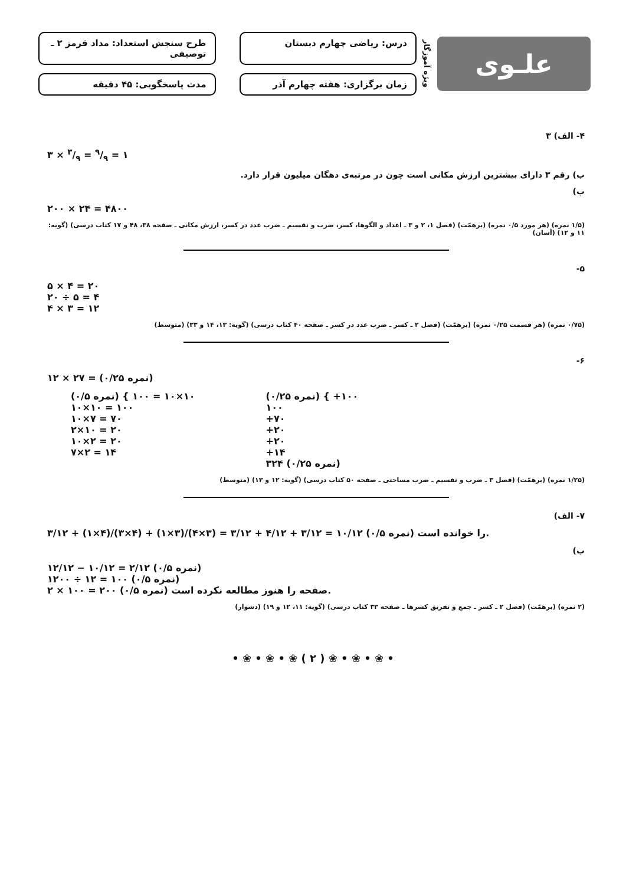علـوی
ویژه آموزگار
درس: ریاضی چهارم دبستان
طرح سنجش استعداد: مداد قرمز ۲ ـ توصیفی
زمان برگزاری: هفته چهارم آذر
مدت پاسخگویی: ۴۵ دقیقه
۴- الف) ۳
۳ × ۳/۹ = ۹/۹ = ۱
ب) رقم ۳ دارای بیشترین ارزش مکانی است چون در مرتبه‌ی دهگان میلیون قرار دارد.
پ)
۲۰۰ × ۲۴ = ۴۸۰۰
(۱/۵ نمره) (هر مورد ۰/۵ نمره) (برهمّت) (فصل ۱، ۲ و ۳ ـ اعداد و الگوها، کسر، ضرب و تقسیم ـ ضرب عدد در کسر، ارزش مکانی ـ صفحه ۳۸، ۴۸ و ۱۷ کتاب درسی) (گویه: ۱۱ و ۱۲) (آسان)
۵-
۵ × ۴ = ۲۰
۲۰ ÷ ۵ = ۴
۴ × ۳ = ۱۲
(۰/۷۵ نمره) (هر قسمت ۰/۲۵ نمره) (برهمّت) (فصل ۲ ـ کسر ـ ضرب عدد در کسر ـ صفحه ۴۰ کتاب درسی) (گویه: ۱۳، ۱۴ و ۳۳) (متوسط)
۶-
۱۲ × ۲۷ = (۰/۲۵ نمره)
(۰/۵ نمره) { ۱۰×۱۰ = ۱۰۰
۱۰×۱۰ = ۱۰۰
۱۰×۷ = ۷۰
۲×۱۰ = ۲۰
۱۰×۲ = ۲۰
۷×۲ = ۱۴
(۰/۲۵ نمره) { +۱۰۰
۱۰۰
+۷۰
+۲۰
+۲۰
+۱۴
۳۲۴ (۰/۲۵ نمره)
(۱/۲۵ نمره) (برهمّت) (فصل ۳ ـ ضرب و تقسیم ـ ضرب مساحتی ـ صفحه ۵۰ کتاب درسی) (گویه: ۱۲ و ۱۳) (متوسط)
۷- الف)
۳/۱۲ + (۱×۴)/(۳×۴) + (۱×۳)/(۴×۳) = ۳/۱۲ + ۴/۱۲ + ۳/۱۲ = ۱۰/۱۲ (۰/۵ نمره) را خوانده است.
ب)
۱۲/۱۲ − ۱۰/۱۲ = ۲/۱۲ (۰/۵ نمره)
۱۲۰۰ ÷ ۱۲ = ۱۰۰ (۰/۵ نمره)
۲ × ۱۰۰ = ۲۰۰ (۰/۵ نمره) صفحه را هنوز مطالعه نکرده است.
(۲ نمره) (برهمّت) (فصل ۲ ـ کسر ـ جمع و تفریق کسرها ـ صفحه ۳۳ کتاب درسی) (گویه: ۱۱، ۱۲ و ۱۹) (دشوار)
• ❀ • ❀ • ❀ ( ۲ ) ❀ • ❀ • ❀ •